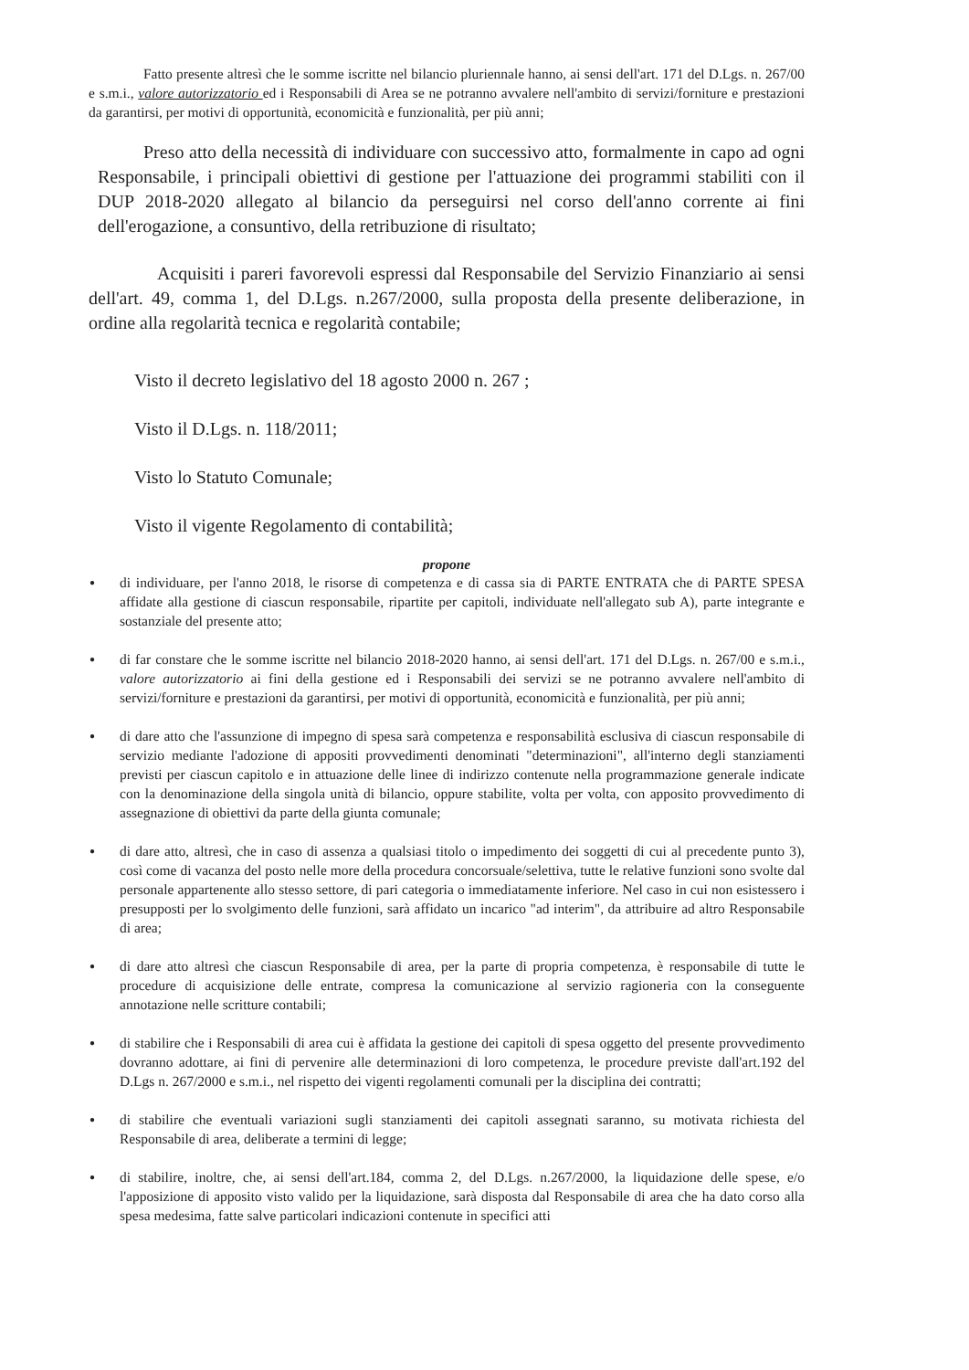Fatto presente altresì che le somme iscritte nel bilancio pluriennale hanno, ai sensi dell'art. 171 del D.Lgs. n. 267/00 e s.m.i., valore autorizzatorio ed i Responsabili di Area se ne potranno avvalere nell'ambito di servizi/forniture e prestazioni da garantirsi, per motivi di opportunità, economicità e funzionalità, per più anni;
Preso atto della necessità di individuare con successivo atto, formalmente in capo ad ogni Responsabile, i principali obiettivi di gestione per l'attuazione dei programmi stabiliti con il DUP 2018-2020 allegato al bilancio da perseguirsi nel corso dell'anno corrente ai fini dell'erogazione, a consuntivo, della retribuzione di risultato;
Acquisiti i pareri favorevoli espressi dal Responsabile del Servizio Finanziario ai sensi dell'art. 49, comma 1, del D.Lgs. n.267/2000, sulla proposta della presente deliberazione, in ordine alla regolarità tecnica e regolarità contabile;
Visto il decreto legislativo del 18 agosto 2000 n. 267 ;
Visto il D.Lgs. n. 118/2011;
Visto lo Statuto Comunale;
Visto il vigente Regolamento di contabilità;
propone
● di individuare, per l'anno 2018, le risorse di competenza e di cassa sia di PARTE ENTRATA che di PARTE SPESA affidate alla gestione di ciascun responsabile, ripartite per capitoli, individuate nell'allegato sub A), parte integrante e sostanziale del presente atto;
● di far constare che le somme iscritte nel bilancio 2018-2020 hanno, ai sensi dell'art. 171 del D.Lgs. n. 267/00 e s.m.i., valore autorizzatorio ai fini della gestione ed i Responsabili dei servizi se ne potranno avvalere nell'ambito di servizi/forniture e prestazioni da garantirsi, per motivi di opportunità, economicità e funzionalità, per più anni;
● di dare atto che l'assunzione di impegno di spesa sarà competenza e responsabilità esclusiva di ciascun responsabile di servizio mediante l'adozione di appositi provvedimenti denominati "determinazioni", all'interno degli stanziamenti previsti per ciascun capitolo e in attuazione delle linee di indirizzo contenute nella programmazione generale indicate con la denominazione della singola unità di bilancio, oppure stabilite, volta per volta, con apposito provvedimento di assegnazione di obiettivi da parte della giunta comunale;
● di dare atto, altresì, che in caso di assenza a qualsiasi titolo o impedimento dei soggetti di cui al precedente punto 3), così come di vacanza del posto nelle more della procedura concorsuale/selettiva, tutte le relative funzioni sono svolte dal personale appartenente allo stesso settore, di pari categoria o immediatamente inferiore. Nel caso in cui non esistessero i presupposti per lo svolgimento delle funzioni, sarà affidato un incarico "ad interim", da attribuire ad altro Responsabile di area;
● di dare atto altresì che ciascun Responsabile di area, per la parte di propria competenza, è responsabile di tutte le procedure di acquisizione delle entrate, compresa la comunicazione al servizio ragioneria con la conseguente annotazione nelle scritture contabili;
● di stabilire che i Responsabili di area cui è affidata la gestione dei capitoli di spesa oggetto del presente provvedimento dovranno adottare, ai fini di pervenire alle determinazioni di loro competenza, le procedure previste dall'art.192 del D.Lgs n. 267/2000 e s.m.i., nel rispetto dei vigenti regolamenti comunali per la disciplina dei contratti;
● di stabilire che eventuali variazioni sugli stanziamenti dei capitoli assegnati saranno, su motivata richiesta del Responsabile di area, deliberate a termini di legge;
● di stabilire, inoltre, che, ai sensi dell'art.184, comma 2, del D.Lgs. n.267/2000, la liquidazione delle spese, e/o l'apposizione di apposito visto valido per la liquidazione, sarà disposta dal Responsabile di area che ha dato corso alla spesa medesima, fatte salve particolari indicazioni contenute in specifici atti